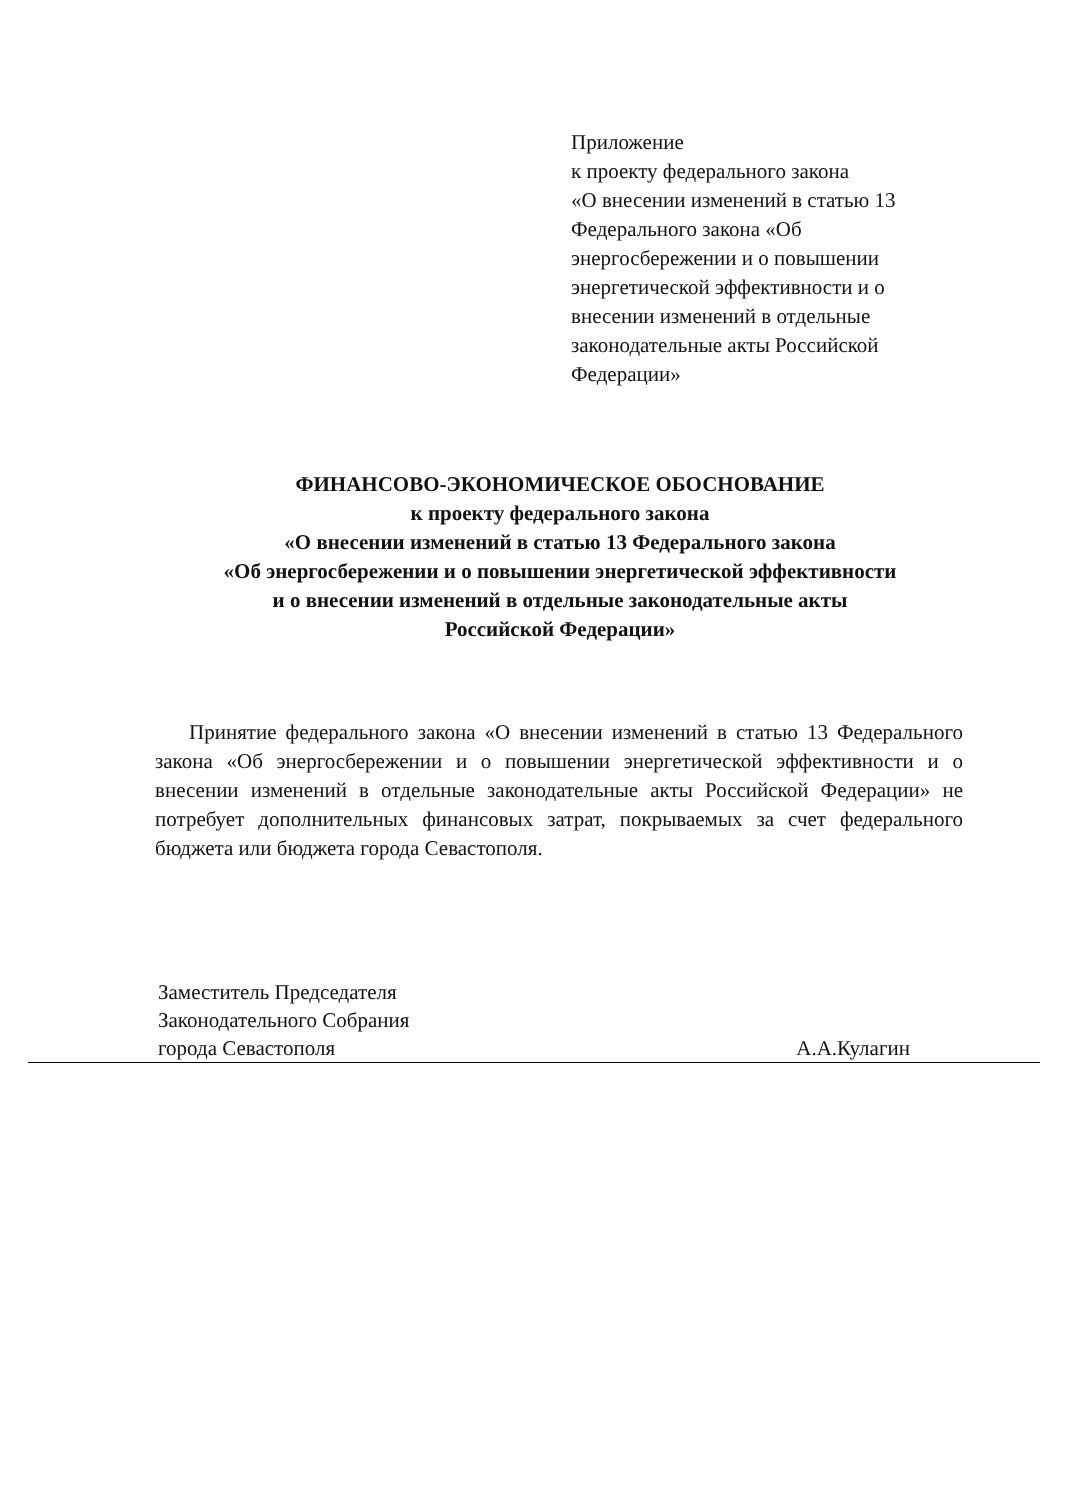Приложение
к проекту федерального закона
«О внесении изменений в статью 13 Федерального закона «Об энергосбережении и о повышении энергетической эффективности и о внесении изменений в отдельные законодательные акты Российской Федерации»
ФИНАНСОВО-ЭКОНОМИЧЕСКОЕ ОБОСНОВАНИЕ
к проекту федерального закона
«О внесении изменений в статью 13 Федерального закона
«Об энергосбережении и о повышении энергетической эффективности
и о внесении изменений в отдельные законодательные акты
Российской Федерации»
Принятие федерального закона «О внесении изменений в статью 13 Федерального закона «Об энергосбережении и о повышении энергетической эффективности и о внесении изменений в отдельные законодательные акты Российской Федерации» не потребует дополнительных финансовых затрат, покрываемых за счет федерального бюджета или бюджета города Севастополя.
Заместитель Председателя
Законодательного Собрания
города Севастополя А.А.Кулагин